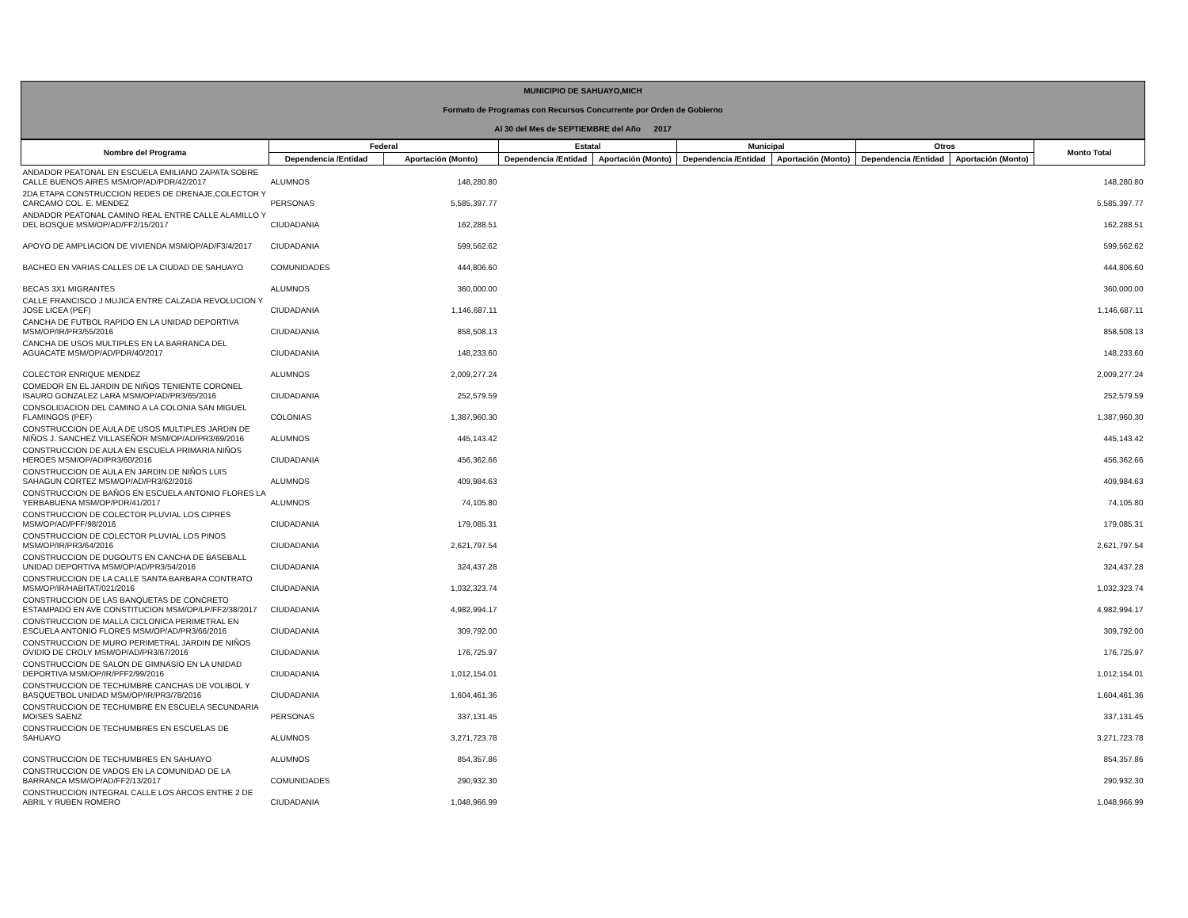MUNICIPIO DE SAHUAYO,MICH
Formato de Programas con Recursos Concurrente por Orden de Gobierno
Al 30 del Mes de SEPTIEMBRE del Año 2017
| Nombre del Programa | Federal | | Estatal | | Municipal | | Otros | | Monto Total |
| --- | --- | --- | --- | --- | --- | --- | --- | --- | --- |
| | Dependencia /Entidad | Aportación (Monto) | Dependencia /Entidad | Aportación (Monto) | Dependencia /Entidad | Aportación (Monto) | Dependencia /Entidad | Aportación (Monto) | |
| ANDADOR PEATONAL EN ESCUELA EMILIANO ZAPATA SOBRE CALLE BUENOS AIRES MSM/OP/AD/PDR/42/2017 | ALUMNOS | 148,280.80 | | | | | | | 148,280.80 |
| 2DA ETAPA CONSTRUCCION REDES DE DRENAJE,COLECTOR Y CARCAMO COL. E. MENDEZ | PERSONAS | 5,585,397.77 | | | | | | | 5,585,397.77 |
| ANDADOR PEATONAL CAMINO REAL ENTRE CALLE ALAMILLO Y DEL BOSQUE MSM/OP/AD/FF2/15/2017 | CIUDADANIA | 162,288.51 | | | | | | | 162,288.51 |
| APOYO DE AMPLIACION DE VIVIENDA MSM/OP/AD/F3/4/2017 | CIUDADANIA | 599,562.62 | | | | | | | 599,562.62 |
| BACHEO EN VARIAS CALLES DE LA CIUDAD DE SAHUAYO | COMUNIDADES | 444,806.60 | | | | | | | 444,806.60 |
| BECAS 3X1 MIGRANTES | ALUMNOS | 360,000.00 | | | | | | | 360,000.00 |
| CALLE FRANCISCO J MUJICA ENTRE CALZADA REVOLUCION Y JOSE LICEA (PEF) | CIUDADANIA | 1,146,687.11 | | | | | | | 1,146,687.11 |
| CANCHA DE FUTBOL RAPIDO EN LA UNIDAD DEPORTIVA MSM/OP/IR/PR3/55/2016 | CIUDADANIA | 858,508.13 | | | | | | | 858,508.13 |
| CANCHA DE USOS MULTIPLES EN LA BARRANCA DEL AGUACATE MSM/OP/AD/PDR/40/2017 | CIUDADANIA | 148,233.60 | | | | | | | 148,233.60 |
| COLECTOR ENRIQUE MENDEZ | ALUMNOS | 2,009,277.24 | | | | | | | 2,009,277.24 |
| COMEDOR EN EL JARDIN DE NIÑOS TENIENTE CORONEL ISAURO GONZALEZ LARA MSM/OP/AD/PR3/65/2016 | CIUDADANIA | 252,579.59 | | | | | | | 252,579.59 |
| CONSOLIDACION DEL CAMINO A LA COLONIA SAN MIGUEL FLAMINGOS (PEF) | COLONIAS | 1,387,960.30 | | | | | | | 1,387,960.30 |
| CONSTRUCCION DE AULA DE USOS MULTIPLES JARDIN DE NIÑOS J. SANCHEZ VILLASEÑOR MSM/OP/AD/PR3/69/2016 | ALUMNOS | 445,143.42 | | | | | | | 445,143.42 |
| CONSTRUCCION DE AULA EN ESCUELA PRIMARIA NIÑOS HEROES MSM/OP/AD/PR3/60/2016 | CIUDADANIA | 456,362.66 | | | | | | | 456,362.66 |
| CONSTRUCCION DE AULA EN JARDIN DE NIÑOS LUIS SAHAGUN CORTEZ MSM/OP/AD/PR3/62/2016 | ALUMNOS | 409,984.63 | | | | | | | 409,984.63 |
| CONSTRUCCION DE BAÑOS EN ESCUELA ANTONIO FLORES LA YERBABUENA MSM/OP/PDR/41/2017 | ALUMNOS | 74,105.80 | | | | | | | 74,105.80 |
| CONSTRUCCION DE COLECTOR PLUVIAL LOS CIPRES MSM/OP/AD/PFF/98/2016 | CIUDADANIA | 179,085.31 | | | | | | | 179,085.31 |
| CONSTRUCCION DE COLECTOR PLUVIAL LOS PINOS MSM/OP/IR/PR3/64/2016 | CIUDADANIA | 2,621,797.54 | | | | | | | 2,621,797.54 |
| CONSTRUCCION DE DUGOUTS EN CANCHA DE BASEBALL UNIDAD DEPORTIVA MSM/OP/AD/PR3/54/2016 | CIUDADANIA | 324,437.28 | | | | | | | 324,437.28 |
| CONSTRUCCION DE LA CALLE SANTA BARBARA CONTRATO MSM/OP/IR/HABITAT/021/2016 | CIUDADANIA | 1,032,323.74 | | | | | | | 1,032,323.74 |
| CONSTRUCCION DE LAS BANQUETAS DE CONCRETO ESTAMPADO EN AVE CONSTITUCION MSM/OP/LP/FF2/38/2017 | CIUDADANIA | 4,982,994.17 | | | | | | | 4,982,994.17 |
| CONSTRUCCION DE MALLA CICLONICA PERIMETRAL EN ESCUELA ANTONIO FLORES MSM/OP/AD/PR3/66/2016 | CIUDADANIA | 309,792.00 | | | | | | | 309,792.00 |
| CONSTRUCCION DE MURO PERIMETRAL JARDIN DE NIÑOS OVIDIO DE CROLY MSM/OP/AD/PR3/67/2016 | CIUDADANIA | 176,725.97 | | | | | | | 176,725.97 |
| CONSTRUCCION DE SALON DE GIMNASIO EN LA UNIDAD DEPORTIVA MSM/OP/IR/PFF2/99/2016 | CIUDADANIA | 1,012,154.01 | | | | | | | 1,012,154.01 |
| CONSTRUCCION DE TECHUMBRE CANCHAS DE VOLIBOL Y BASQUETBOL UNIDAD MSM/OP/IR/PR3/78/2016 | CIUDADANIA | 1,604,461.36 | | | | | | | 1,604,461.36 |
| CONSTRUCCION DE TECHUMBRE EN ESCUELA SECUNDARIA MOISES SAENZ | PERSONAS | 337,131.45 | | | | | | | 337,131.45 |
| CONSTRUCCION DE TECHUMBRES EN ESCUELAS DE SAHUAYO | ALUMNOS | 3,271,723.78 | | | | | | | 3,271,723.78 |
| CONSTRUCCION DE TECHUMBRES EN SAHUAYO | ALUMNOS | 854,357.86 | | | | | | | 854,357.86 |
| CONSTRUCCION DE VADOS EN LA COMUNIDAD DE LA BARRANCA MSM/OP/AD/FF2/13/2017 | COMUNIDADES | 290,932.30 | | | | | | | 290,932.30 |
| CONSTRUCCION INTEGRAL CALLE LOS ARCOS ENTRE 2 DE ABRIL Y RUBEN ROMERO | CIUDADANIA | 1,048,966.99 | | | | | | | 1,048,966.99 |